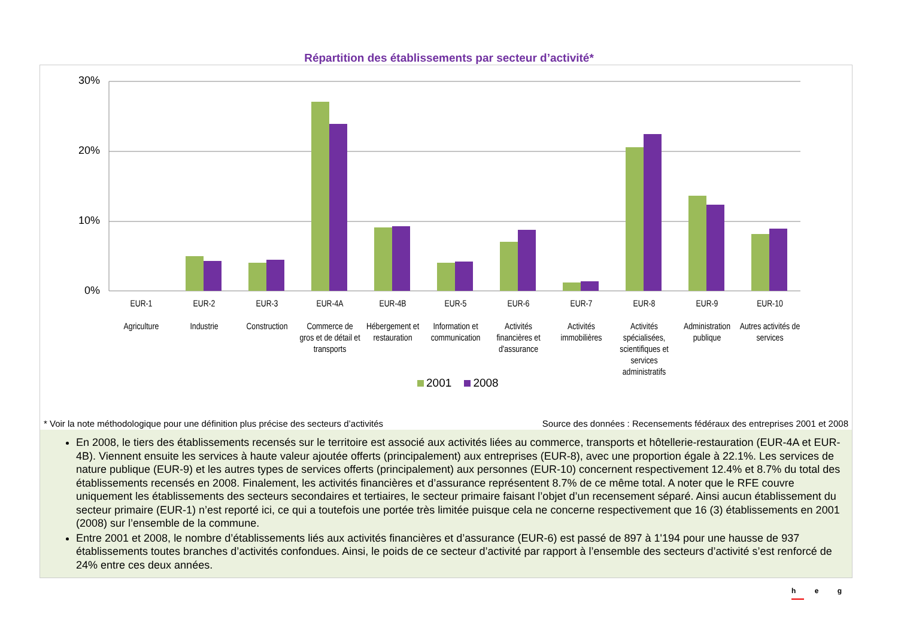Répartition des établissements par secteur d’activité*
30%
20%
10%
0%
EUR-1
Agriculture
EUR-2
Industrie
EUR-3
Construction
EUR-4A
Commerce de gros et de détail et transports
EUR-4B
Hébergement et restauration
EUR-5
Information et communication
EUR-6
Activités financières et d'assurance
EUR-7
Activités immobilières
EUR-8
Activités spécialisées, scientifiques et services administratifs
EUR-9
Administration publique
EUR-10
Autres activités de services
2001 2008
* Voir la note méthodologique pour une définition plus précise des secteurs d’activités Source des données : Recensements fédéraux des entreprises 2001 et 2008
En 2008, le tiers des établissements recensés sur le territoire est associé aux activités liées au commerce, transports et hôtellerie-restauration (EUR-4A et EUR-4B). Viennent ensuite les services à haute valeur ajoutée offerts (principalement) aux entreprises (EUR-8), avec une proportion égale à 22.1%. Les services de nature publique (EUR-9) et les autres types de services offerts (principalement) aux personnes (EUR-10) concernent respectivement 12.4% et 8.7% du total des établissements recensés en 2008. Finalement, les activités financières et d’assurance représentent 8.7% de ce même total. A noter que le RFE couvre uniquement les établissements des secteurs secondaires et tertiaires, le secteur primaire faisant l’objet d’un recensement séparé. Ainsi aucun établissement du secteur primaire (EUR-1) n’est reporté ici, ce qui a toutefois une portée très limitée puisque cela ne concerne respectivement que 16 (3) établissements en 2001 (2008) sur l’ensemble de la commune.
Entre 2001 et 2008, le nombre d’établissements liés aux activités financières et d’assurance (EUR-6) est passé de 897 à 1'194 pour une hausse de 937 établissements toutes branches d’activités confondues. Ainsi, le poids de ce secteur d’activité par rapport à l’ensemble des secteurs d’activité s’est renforcé de 24% entre ces deux années.
h e g